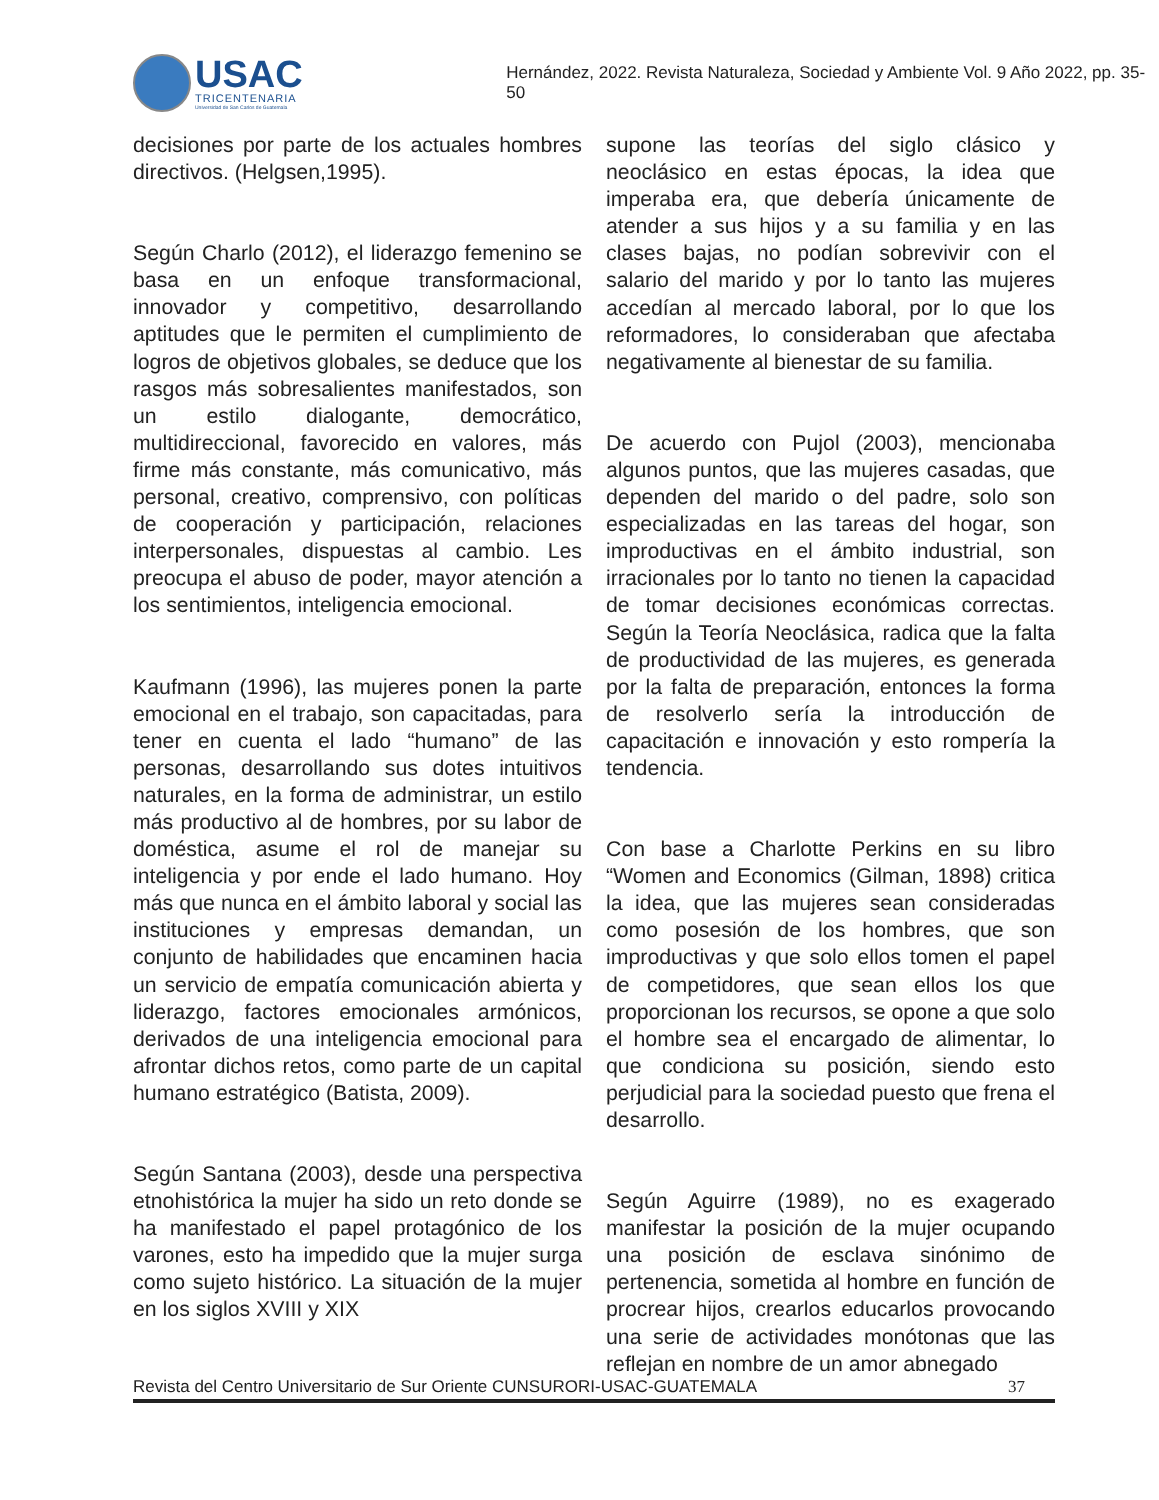USAC
TRICENTENARIA
Universidad de San Carlos de Guatemala
Hernández, 2022. Revista Naturaleza, Sociedad y Ambiente Vol. 9 Año 2022, pp. 35-50
decisiones por parte de los actuales hombres directivos. (Helgsen,1995).
Según Charlo (2012), el liderazgo femenino se basa en un enfoque transformacional, innovador y competitivo, desarrollando aptitudes que le permiten el cumplimiento de logros de objetivos globales, se deduce que los rasgos más sobresalientes manifestados, son un estilo dialogante, democrático, multidireccional, favorecido en valores, más firme más constante, más comunicativo, más personal, creativo, comprensivo, con políticas de cooperación y participación, relaciones interpersonales, dispuestas al cambio. Les preocupa el abuso de poder, mayor atención a los sentimientos, inteligencia emocional.
Kaufmann (1996), las mujeres ponen la parte emocional en el trabajo, son capacitadas, para tener en cuenta el lado “humano” de las personas, desarrollando sus dotes intuitivos naturales, en la forma de administrar, un estilo más productivo al de hombres, por su labor de doméstica, asume el rol de manejar su inteligencia y por ende el lado humano. Hoy más que nunca en el ámbito laboral y social las instituciones y empresas demandan, un conjunto de habilidades que encaminen hacia un servicio de empatía comunicación abierta y liderazgo, factores emocionales armónicos, derivados de una inteligencia emocional para afrontar dichos retos, como parte de un capital humano estratégico (Batista, 2009).
Según Santana (2003), desde una perspectiva etnohistórica la mujer ha sido un reto donde se ha manifestado el papel protagónico de los varones, esto ha impedido que la mujer surga como sujeto histórico. La situación de la mujer en los siglos XVIII y XIX
supone las teorías del siglo clásico y neoclásico en estas épocas, la idea que imperaba era, que debería únicamente de atender a sus hijos y a su familia y en las clases bajas, no podían sobrevivir con el salario del marido y por lo tanto las mujeres accedían al mercado laboral, por lo que los reformadores, lo consideraban que afectaba negativamente al bienestar de su familia.
De acuerdo con Pujol (2003), mencionaba algunos puntos, que las mujeres casadas, que dependen del marido o del padre, solo son especializadas en las tareas del hogar, son improductivas en el ámbito industrial, son irracionales por lo tanto no tienen la capacidad de tomar decisiones económicas correctas. Según la Teoría Neoclásica, radica que la falta de productividad de las mujeres, es generada por la falta de preparación, entonces la forma de resolverlo sería la introducción de capacitación e innovación y esto rompería la tendencia.
Con base a Charlotte Perkins en su libro “Women and Economics (Gilman, 1898) critica la idea, que las mujeres sean consideradas como posesión de los hombres, que son improductivas y que solo ellos tomen el papel de competidores, que sean ellos los que proporcionan los recursos, se opone a que solo el hombre sea el encargado de alimentar, lo que condiciona su posición, siendo esto perjudicial para la sociedad puesto que frena el desarrollo.
Según Aguirre (1989), no es exagerado manifestar la posición de la mujer ocupando una posición de esclava sinónimo de pertenencia, sometida al hombre en función de procrear hijos, crearlos educarlos provocando una serie de actividades monótonas que las reflejan en nombre de un amor abnegado
Revista del Centro Universitario de Sur Oriente CUNSURORI-USAC-GUATEMALA 37